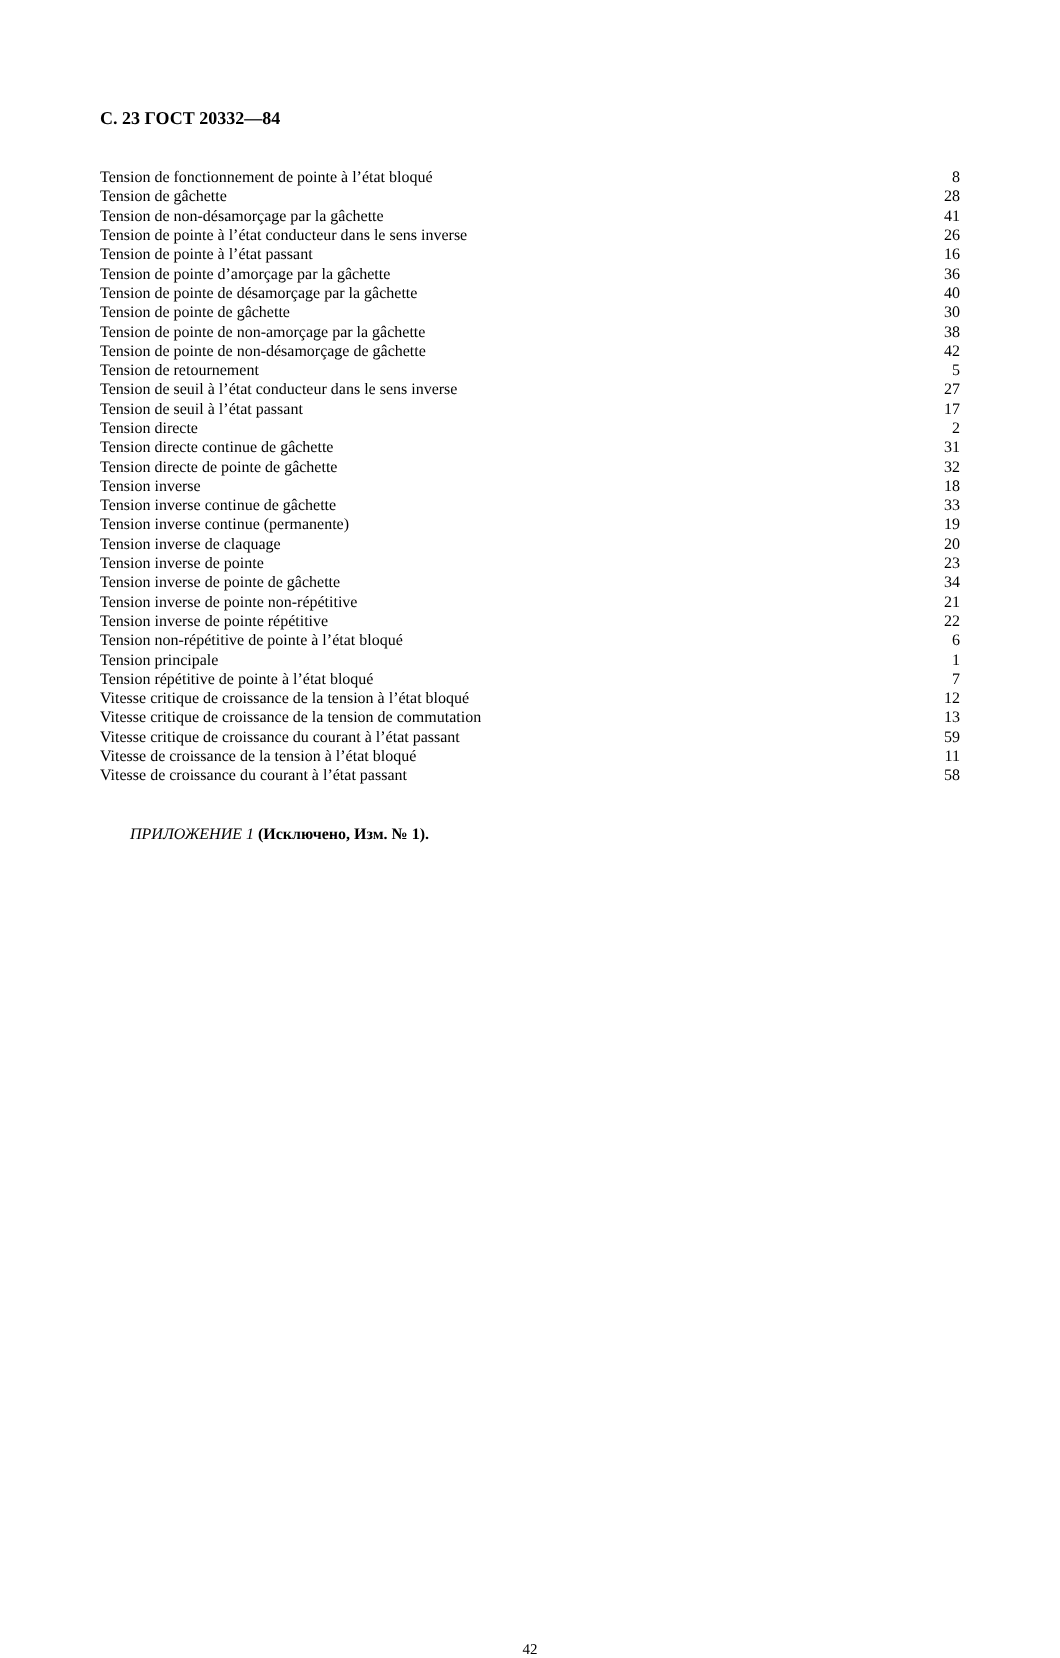С. 23 ГОСТ 20332—84
| Tension de fonctionnement de pointe à l’état bloqué | 8 |
| Tension de gâchette | 28 |
| Tension de non-désamorçage par la gâchette | 41 |
| Tension de pointe à l’état conducteur dans le sens inverse | 26 |
| Tension de pointe à l’état passant | 16 |
| Tension de pointe d’amorçage par la gâchette | 36 |
| Tension de pointe de désamorçage par la gâchette | 40 |
| Tension de pointe de gâchette | 30 |
| Tension de pointe de non-amorçage par la gâchette | 38 |
| Tension de pointe de non-désamorçage de gâchette | 42 |
| Tension de retournement | 5 |
| Tension de seuil à l’état conducteur dans le sens inverse | 27 |
| Tension de seuil à l’état passant | 17 |
| Tension directe | 2 |
| Tension directe continue de gâchette | 31 |
| Tension directe de pointe de gâchette | 32 |
| Tension inverse | 18 |
| Tension inverse continue de gâchette | 33 |
| Tension inverse continue (permanente) | 19 |
| Tension inverse de claquage | 20 |
| Tension inverse de pointe | 23 |
| Tension inverse de pointe de gâchette | 34 |
| Tension inverse de pointe non-répétitive | 21 |
| Tension inverse de pointe répétitive | 22 |
| Tension non-répétitive de pointe à l’état bloqué | 6 |
| Tension principale | 1 |
| Tension répétitive de pointe à l’état bloqué | 7 |
| Vitesse critique de croissance de la tension à l’état bloqué | 12 |
| Vitesse critique de croissance de la tension de commutation | 13 |
| Vitesse critique de croissance du courant à l’état passant | 59 |
| Vitesse de croissance de la tension à l’état bloqué | 11 |
| Vitesse de croissance du courant à l’état passant | 58 |
ПРИЛОЖЕНИЕ 1 (Исключено, Изм. № 1).
42